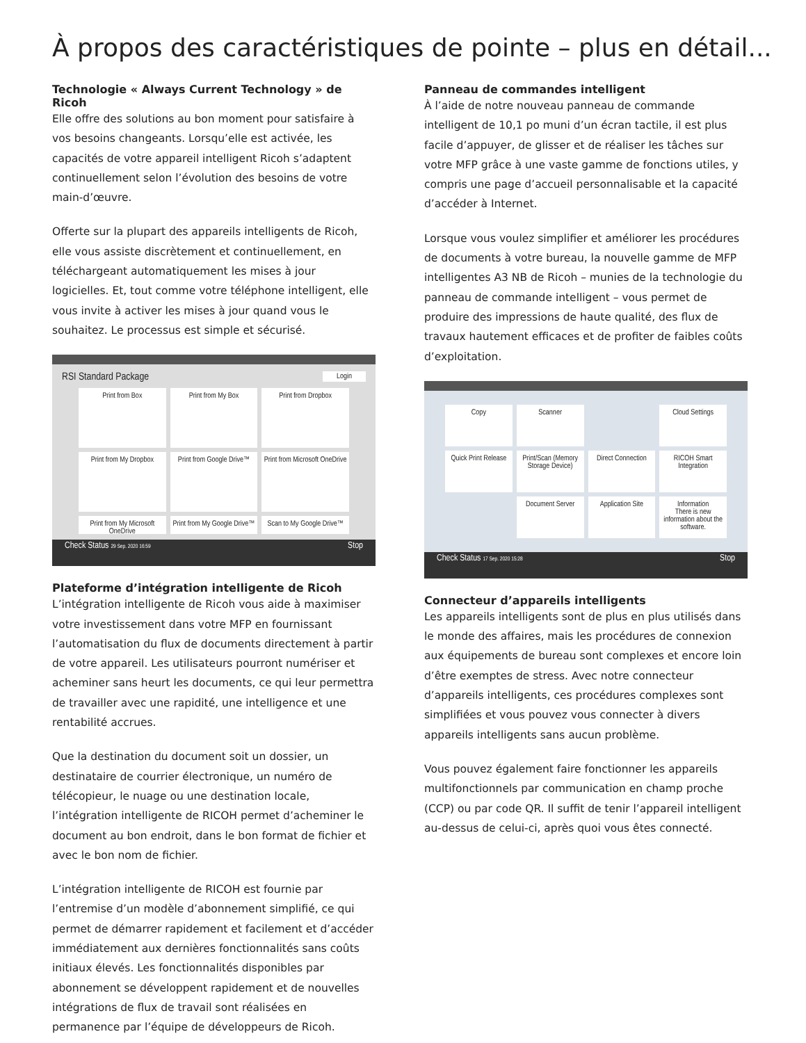À propos des caractéristiques de pointe – plus en détail...
Technologie « Always Current Technology » de Ricoh
Elle offre des solutions au bon moment pour satisfaire à vos besoins changeants. Lorsqu’elle est activée, les capacités de votre appareil intelligent Ricoh s’adaptent continuellement selon l’évolution des besoins de votre main-d’œuvre.
Offerte sur la plupart des appareils intelligents de Ricoh, elle vous assiste discrètement et continuellement, en téléchargeant automatiquement les mises à jour logicielles. Et, tout comme votre téléphone intelligent, elle vous invite à activer les mises à jour quand vous le souhaitez. Le processus est simple et sécurisé.
RSI Standard Package Login
Print from Box
Print from My Box
Print from Dropbox
Print from My Dropbox
Print from Google Drive™
Print from Microsoft OneDrive
Print from My Microsoft OneDrive
Print from My Google Drive™
Scan to My Google Drive™
Check Status 29 Sep. 2020 16:59 Stop
Plateforme d’intégration intelligente de Ricoh
L’intégration intelligente de Ricoh vous aide à maximiser votre investissement dans votre MFP en fournissant l’automatisation du flux de documents directement à partir de votre appareil. Les utilisateurs pourront numériser et acheminer sans heurt les documents, ce qui leur permettra de travailler avec une rapidité, une intelligence et une rentabilité accrues.
Que la destination du document soit un dossier, un destinataire de courrier électronique, un numéro de télécopieur, le nuage ou une destination locale, l’intégration intelligente de RICOH permet d’acheminer le document au bon endroit, dans le bon format de fichier et avec le bon nom de fichier.
L’intégration intelligente de RICOH est fournie par l’entremise d’un modèle d’abonnement simplifié, ce qui permet de démarrer rapidement et facilement et d’accéder immédiatement aux dernières fonctionnalités sans coûts initiaux élevés. Les fonctionnalités disponibles par abonnement se développent rapidement et de nouvelles intégrations de flux de travail sont réalisées en permanence par l’équipe de développeurs de Ricoh.
Panneau de commandes intelligent
À l’aide de notre nouveau panneau de commande intelligent de 10,1 po muni d’un écran tactile, il est plus facile d’appuyer, de glisser et de réaliser les tâches sur votre MFP grâce à une vaste gamme de fonctions utiles, y compris une page d’accueil personnalisable et la capacité d’accéder à Internet.
Lorsque vous voulez simplifier et améliorer les procédures de documents à votre bureau, la nouvelle gamme de MFP intelligentes A3 NB de Ricoh – munies de la technologie du panneau de commande intelligent – vous permet de produire des impressions de haute qualité, des flux de travaux hautement efficaces et de profiter de faibles coûts d’exploitation.
Copy
Scanner
Cloud Settings
Quick Print Release
Print/Scan (Memory Storage Device)
Direct Connection
RICOH Smart Integration
Document Server
Application Site
Information
There is new information about the software.
Check Status 17 Sep. 2020 15:28 Stop
Connecteur d’appareils intelligents
Les appareils intelligents sont de plus en plus utilisés dans le monde des affaires, mais les procédures de connexion aux équipements de bureau sont complexes et encore loin d’être exemptes de stress. Avec notre connecteur d’appareils intelligents, ces procédures complexes sont simplifiées et vous pouvez vous connecter à divers appareils intelligents sans aucun problème.
Vous pouvez également faire fonctionner les appareils multifonctionnels par communication en champ proche (CCP) ou par code QR. Il suffit de tenir l’appareil intelligent au-dessus de celui-ci, après quoi vous êtes connecté.